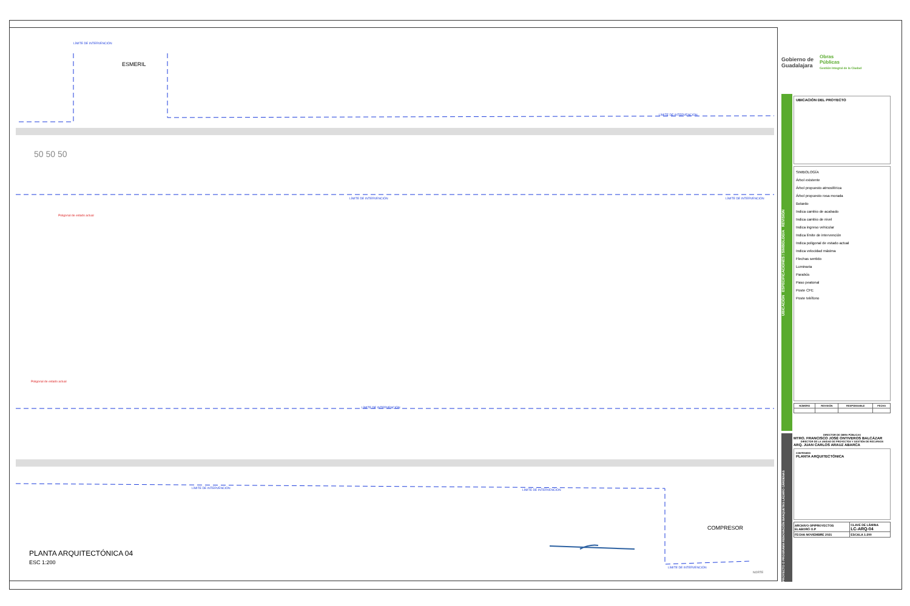LÍMITE DE INTERVENCIÓN
ESMERIL
LÍMITE DE INTERVENCIÓN
50 50 50
LÍMITE DE INTERVENCIÓN LÍMITE DE INTERVENCIÓN
Poligonal de estado actual
Poligonal de estado actual
LÍMITE DE INTERVENCIÓN
LÍMITE DE INTERVENCIÓN
LÍMITE DE INTERVENCIÓN
COMPRESOR
LÍMITE DE INTERVENCIÓN
NORTE
PLANTA ARQUITECTÓNICA 04
ESC 1:200
Gobierno de
Guadalajara
Obras
Públicas
Gestión Integral de la Ciudad
UBICACIÓN ESPECIFICACIONES / SIMBOLOGÍA REVISIÓN
UBICACIÓN DEL PROYECTO
SIMBOLOGÍA
Árbol existente
Árbol propuesto atmosférica
Árbol propuesto rosa morada
Bolardo
Indica cambio de acabado
Indica cambio de nivel
Indica ingreso vehicular
Indica límite de intervención
Indica poligonal de estado actual
Indica velocidad máxima
Flechas sentido
Luminaria
Parabús
Paso peatonal
Poste CFE
Poste teléfono
| NÚMERO | REVISIÓN | RESPONSABLE | FECHA |
| --- | --- | --- | --- |
PROYECTO O PROGRAMA RENOVACIÓN BANQUETAS LÁZARO CÁRDENAS
DIRECTOR DE OBRA PÚBLICAS
MTRO. FRANCISCO JOSÉ ONTIVEROS BALCÁZAR
DIRECTOR DE LA UNIDAD DE PROYECTOS Y GESTIÓN DE RECURSOS
ARQ. JUAN CARLOS ARAUZ ABARCA
CONTENIDO
PLANTA ARQUITECTÓNICA
| ARCHIVO OP/PROYECTOS ELABORÓ O.P | CLAVE DE LÁMINA LC-ARQ-04 |
| FECHA NOVIEMBRE 2021 | ESCALA 1:200 |